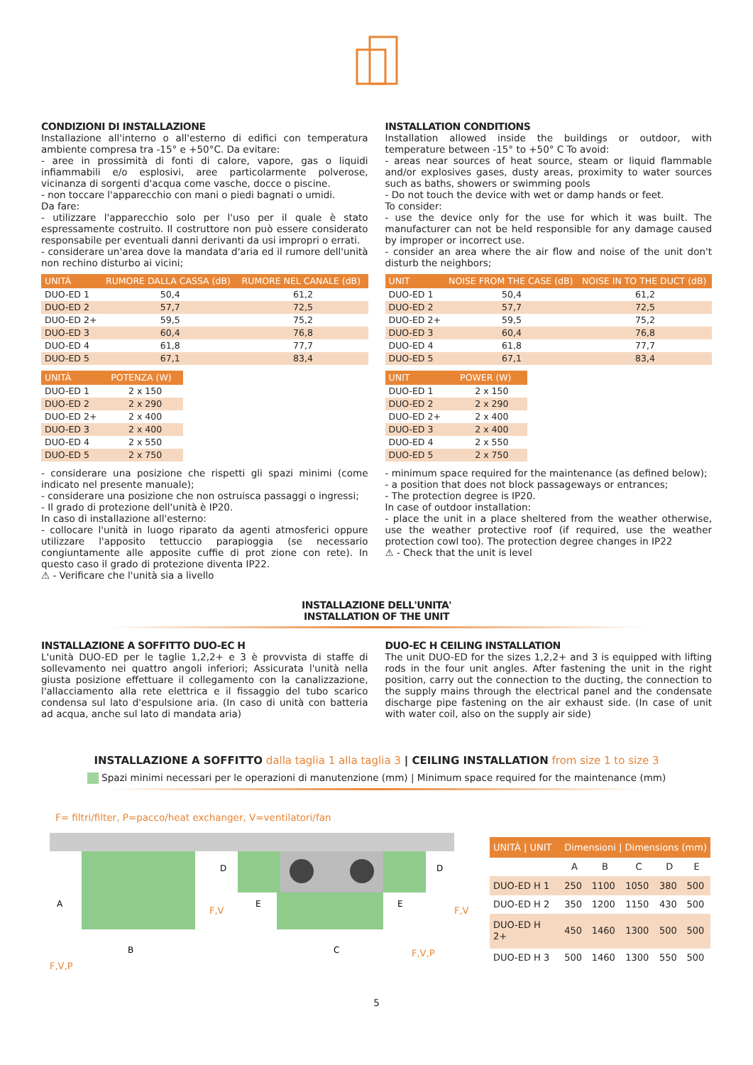CONDIZIONI DI INSTALLAZIONE
Installazione all'interno o all'esterno di edifici con temperatura ambiente compresa tra -15° e +50°C. Da evitare:
- aree in prossimità di fonti di calore, vapore, gas o liquidi infiammabili e/o esplosivi, aree particolarmente polverose, vicinanza di sorgenti d'acqua come vasche, docce o piscine.
- non toccare l'apparecchio con mani o piedi bagnati o umidi.
Da fare:
- utilizzare l'apparecchio solo per l'uso per il quale è stato espressamente costruito. Il costruttore non può essere considerato responsabile per eventuali danni derivanti da usi impropri o errati.
- considerare un'area dove la mandata d'aria ed il rumore dell'unità non rechino disturbo ai vicini;
| UNITÀ | RUMORE DALLA CASSA (dB) | RUMORE NEL CANALE (dB) |
| --- | --- | --- |
| DUO-ED 1 | 50,4 | 61,2 |
| DUO-ED 2 | 57,7 | 72,5 |
| DUO-ED 2+ | 59,5 | 75,2 |
| DUO-ED 3 | 60,4 | 76,8 |
| DUO-ED 4 | 61,8 | 77,7 |
| DUO-ED 5 | 67,1 | 83,4 |
| UNITÀ | POTENZA (W) |
| --- | --- |
| DUO-ED 1 | 2 x 150 |
| DUO-ED 2 | 2 x 290 |
| DUO-ED 2+ | 2 x 400 |
| DUO-ED 3 | 2 x 400 |
| DUO-ED 4 | 2 x 550 |
| DUO-ED 5 | 2 x 750 |
- considerare una posizione che rispetti gli spazi minimi (come indicato nel presente manuale);
- considerare una posizione che non ostruisca passaggi o ingressi;
- Il grado di protezione dell'unità è IP20.
In caso di installazione all'esterno:
- collocare l'unità in luogo riparato da agenti atmosferici oppure utilizzare l'apposito tettuccio parapioggia (se necessario congiuntamente alle apposite cuffie di prot zione con rete). In questo caso il grado di protezione diventa IP22.
⚠ - Verificare che l'unità sia a livello
INSTALLATION CONDITIONS
Installation allowed inside the buildings or outdoor, with temperature between -15° to +50° C To avoid:
- areas near sources of heat source, steam or liquid flammable and/or explosives gases, dusty areas, proximity to water sources such as baths, showers or swimming pools
- Do not touch the device with wet or damp hands or feet.
To consider:
- use the device only for the use for which it was built. The manufacturer can not be held responsible for any damage caused by improper or incorrect use.
- consider an area where the air flow and noise of the unit don't disturb the neighbors;
| UNIT | NOISE FROM THE CASE (dB) | NOISE IN TO THE DUCT (dB) |
| --- | --- | --- |
| DUO-ED 1 | 50,4 | 61,2 |
| DUO-ED 2 | 57,7 | 72,5 |
| DUO-ED 2+ | 59,5 | 75,2 |
| DUO-ED 3 | 60,4 | 76,8 |
| DUO-ED 4 | 61,8 | 77,7 |
| DUO-ED 5 | 67,1 | 83,4 |
| UNIT | POWER (W) |
| --- | --- |
| DUO-ED 1 | 2 x 150 |
| DUO-ED 2 | 2 x 290 |
| DUO-ED 2+ | 2 x 400 |
| DUO-ED 3 | 2 x 400 |
| DUO-ED 4 | 2 x 550 |
| DUO-ED 5 | 2 x 750 |
- minimum space required for the maintenance (as defined below);
- a position that does not block passageways or entrances;
- The protection degree is IP20.
In case of outdoor installation:
- place the unit in a place sheltered from the weather otherwise, use the weather protective roof (if required, use the weather protection cowl too). The protection degree changes in IP22
⚠ - Check that the unit is level
INSTALLAZIONE DELL'UNITA'
INSTALLATION OF THE UNIT
INSTALLAZIONE A SOFFITTO DUO-EC H
L'unità DUO-ED per le taglie 1,2,2+ e 3 è provvista di staffe di sollevamento nei quattro angoli inferiori; Assicurata l'unità nella giusta posizione effettuare il collegamento con la canalizzazione, l'allacciamento alla rete elettrica e il fissaggio del tubo scarico condensa sul lato d'espulsione aria. (In caso di unità con batteria ad acqua, anche sul lato di mandata aria)
DUO-EC H CEILING INSTALLATION
The unit DUO-ED for the sizes 1,2,2+ and 3 is equipped with lifting rods in the four unit angles. After fastening the unit in the right position, carry out the connection to the ducting, the connection to the supply mains through the electrical panel and the condensate discharge pipe fastening on the air exhaust side. (In case of unit with water coil, also on the supply air side)
INSTALLAZIONE A SOFFITTO dalla taglia 1 alla taglia 3 | CEILING INSTALLATION from size 1 to size 3
Spazi minimi necessari per le operazioni di manutenzione (mm) | Minimum space required for the maintenance (mm)
F= filtri/filter, P=pacco/heat exchanger, V=ventilatori/fan
B
C
A
E
E
D
D
F,V
F,V
F,V,P
F,V,P
| UNITÀ / UNIT | Dimensioni / Dimensions (mm) | | | | |
| --- | --- | --- | --- | --- | --- |
| | A | B | C | D | E |
| DUO-ED H 1 | 250 | 1100 | 1050 | 380 | 500 |
| DUO-ED H 2 | 350 | 1200 | 1150 | 430 | 500 |
| DUO-ED H 2+ | 450 | 1460 | 1300 | 500 | 500 |
| DUO-ED H 3 | 500 | 1460 | 1300 | 550 | 500 |
5